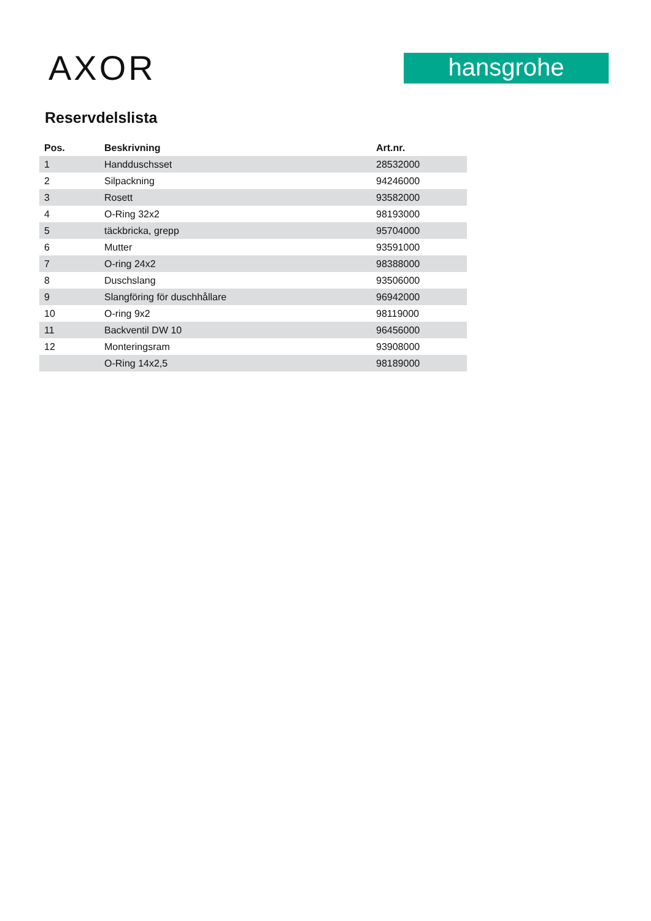AXOR
hansgrohe
Reservdelslista
| Pos. | Beskrivning | Art.nr. |
| --- | --- | --- |
| 1 | Handduschsset | 28532000 |
| 2 | Silpackning | 94246000 |
| 3 | Rosett | 93582000 |
| 4 | O-Ring 32x2 | 98193000 |
| 5 | täckbricka, grepp | 95704000 |
| 6 | Mutter | 93591000 |
| 7 | O-ring 24x2 | 98388000 |
| 8 | Duschslang | 93506000 |
| 9 | Slangföring för duschhållare | 96942000 |
| 10 | O-ring 9x2 | 98119000 |
| 11 | Backventil DW 10 | 96456000 |
| 12 | Monteringsram | 93908000 |
| | O-Ring 14x2,5 | 98189000 |